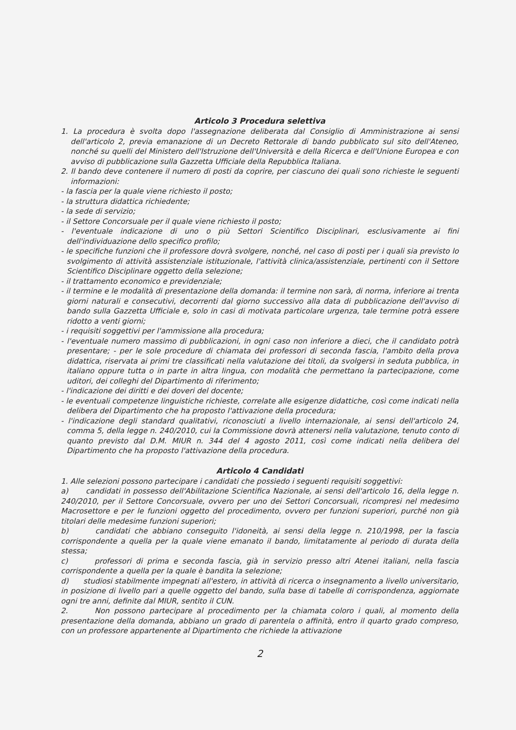Articolo 3 Procedura selettiva
1. La procedura è svolta dopo l'assegnazione deliberata dal Consiglio di Amministrazione ai sensi dell'articolo 2, previa emanazione di un Decreto Rettorale di bando pubblicato sul sito dell'Ateneo, nonché su quelli del Ministero dell'Istruzione dell'Università e della Ricerca e dell'Unione Europea e con avviso di pubblicazione sulla Gazzetta Ufficiale della Repubblica Italiana.
2. Il bando deve contenere il numero di posti da coprire, per ciascuno dei quali sono richieste le seguenti informazioni:
- la fascia per la quale viene richiesto il posto;
- la struttura didattica richiedente;
- la sede di servizio;
- il Settore Concorsuale per il quale viene richiesto il posto;
- l'eventuale indicazione di uno o più Settori Scientifico Disciplinari, esclusivamente ai fini dell'individuazione dello specifico profilo;
- le specifiche funzioni che il professore dovrà svolgere, nonché, nel caso di posti per i quali sia previsto lo svolgimento di attività assistenziale istituzionale, l'attività clinica/assistenziale, pertinenti con il Settore Scientifico Disciplinare oggetto della selezione;
- il trattamento economico e previdenziale;
- il termine e le modalità di presentazione della domanda: il termine non sarà, di norma, inferiore ai trenta giorni naturali e consecutivi, decorrenti dal giorno successivo alla data di pubblicazione dell'avviso di bando sulla Gazzetta Ufficiale e, solo in casi di motivata particolare urgenza, tale termine potrà essere ridotto a venti giorni;
- i requisiti soggettivi per l'ammissione alla procedura;
- l'eventuale numero massimo di pubblicazioni, in ogni caso non inferiore a dieci, che il candidato potrà presentare; - per le sole procedure di chiamata dei professori di seconda fascia, l'ambito della prova didattica, riservata ai primi tre classificati nella valutazione dei titoli, da svolgersi in seduta pubblica, in italiano oppure tutta o in parte in altra lingua, con modalità che permettano la partecipazione, come uditori, dei colleghi del Dipartimento di riferimento;
- l'indicazione dei diritti e dei doveri del docente;
- le eventuali competenze linguistiche richieste, correlate alle esigenze didattiche, così come indicati nella delibera del Dipartimento che ha proposto l'attivazione della procedura;
- l'indicazione degli standard qualitativi, riconosciuti a livello internazionale, ai sensi dell'articolo 24, comma 5, della legge n. 240/2010, cui la Commissione dovrà attenersi nella valutazione, tenuto conto di quanto previsto dal D.M. MIUR n. 344 del 4 agosto 2011, così come indicati nella delibera del Dipartimento che ha proposto l'attivazione della procedura.
Articolo 4 Candidati
1. Alle selezioni possono partecipare i candidati che possiedo i seguenti requisiti soggettivi:
a) candidati in possesso dell'Abilitazione Scientifica Nazionale, ai sensi dell'articolo 16, della legge n. 240/2010, per il Settore Concorsuale, ovvero per uno dei Settori Concorsuali, ricompresi nel medesimo Macrosettore e per le funzioni oggetto del procedimento, ovvero per funzioni superiori, purché non già titolari delle medesime funzioni superiori;
b) candidati che abbiano conseguito l'idoneità, ai sensi della legge n. 210/1998, per la fascia corrispondente a quella per la quale viene emanato il bando, limitatamente al periodo di durata della stessa;
c) professori di prima e seconda fascia, già in servizio presso altri Atenei italiani, nella fascia corrispondente a quella per la quale è bandita la selezione;
d) studiosi stabilmente impegnati all'estero, in attività di ricerca o insegnamento a livello universitario, in posizione di livello pari a quelle oggetto del bando, sulla base di tabelle di corrispondenza, aggiornate ogni tre anni, definite dal MIUR, sentito il CUN.
2. Non possono partecipare al procedimento per la chiamata coloro i quali, al momento della presentazione della domanda, abbiano un grado di parentela o affinità, entro il quarto grado compreso, con un professore appartenente al Dipartimento che richiede la attivazione
2